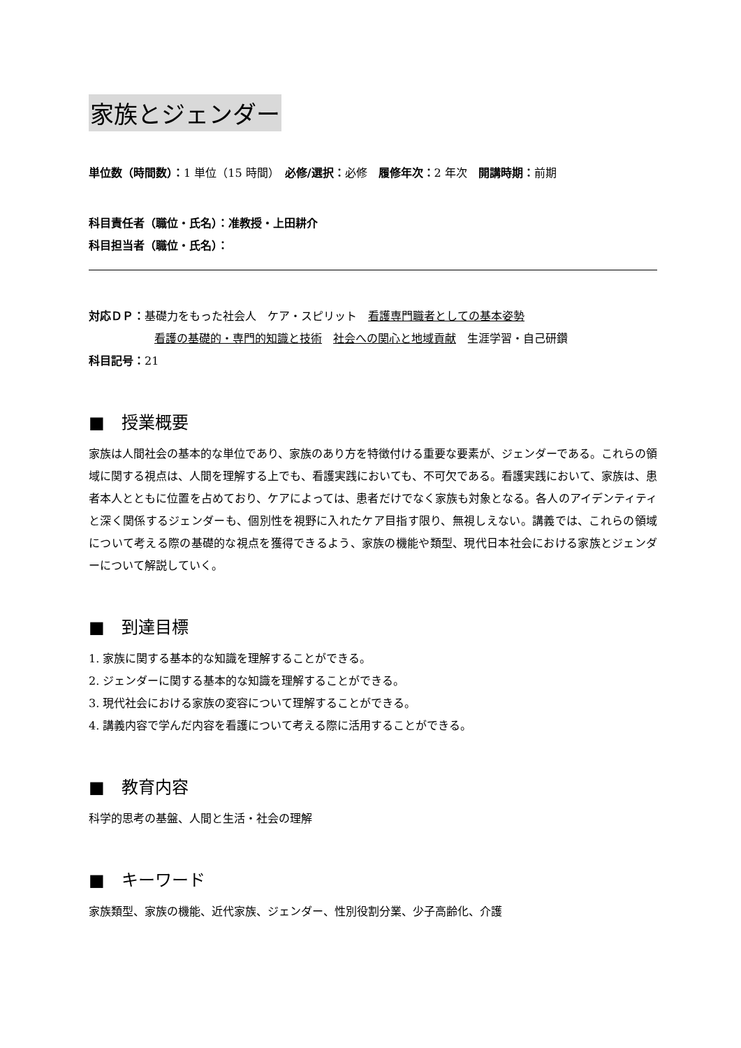家族とジェンダー
単位数（時間数）：1 単位（15 時間）　必修/選択：必修　履修年次：2 年次　開講時期：前期
科目責任者（職位・氏名）：准教授・上田耕介
科目担当者（職位・氏名）：
対応ＤＰ：基礎力をもった社会人　ケア・スピリット　看護専門職者としての基本姿勢
看護の基礎的・専門的知識と技術　社会への関心と地域貢献　生涯学習・自己研鑽
科目記号：21
■　授業概要
家族は人間社会の基本的な単位であり、家族のあり方を特徴付ける重要な要素が、ジェンダーである。これらの領域に関する視点は、人間を理解する上でも、看護実践においても、不可欠である。看護実践において、家族は、患者本人とともに位置を占めており、ケアによっては、患者だけでなく家族も対象となる。各人のアイデンティティと深く関係するジェンダーも、個別性を視野に入れたケア目指す限り、無視しえない。講義では、これらの領域について考える際の基礎的な視点を獲得できるよう、家族の機能や類型、現代日本社会における家族とジェンダーについて解説していく。
■　到達目標
1. 家族に関する基本的な知識を理解することができる。
2. ジェンダーに関する基本的な知識を理解することができる。
3. 現代社会における家族の変容について理解することができる。
4. 講義内容で学んだ内容を看護について考える際に活用することができる。
■　教育内容
科学的思考の基盤、人間と生活・社会の理解
■　キーワード
家族類型、家族の機能、近代家族、ジェンダー、性別役割分業、少子高齢化、介護